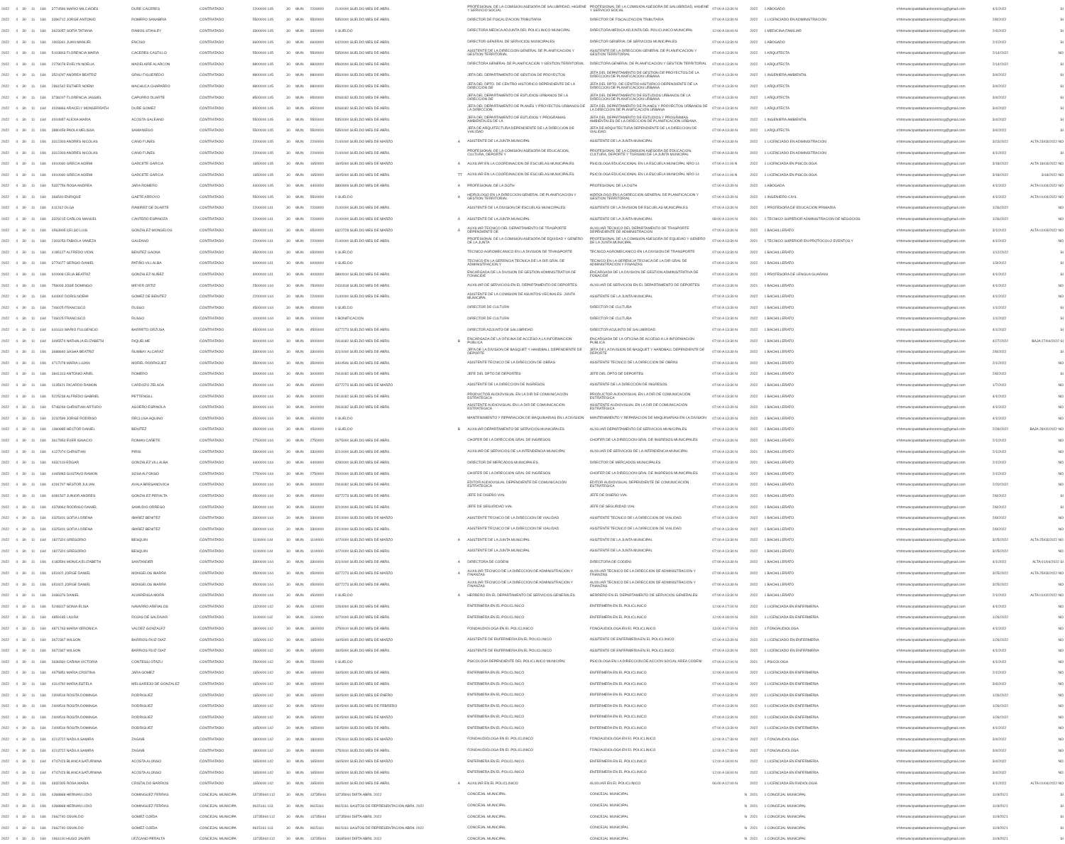| 2022 | 4 | 30 | 11 | 184 | 3774596 MARIO MILCIADES | DURE CACERES | CONTRATADO | 2200000 145 | 30 | MUN | 2200000 | 2140000 SUELDO MES DE ABRIL | | PROFESIONAL DE LA COMISION ASESORA DE SALUBRIDAD, HIGIENE Y SERVICIO SOCIAL | PROFESIONAL DE LA COMISION ASESORA DE SALUBRIDAD, HIGIENE Y SERVICIO SOCIAL | 07:00 A 13:30 N | 2022 | 1 ABOGADO | rrhhmunicipalidadsanlorenzocg@gmail.com | 4/1/2022 | SI |
| 2022 | 4 | 30 | 11 | 184 | 3396712 JORGE ANTONIO | ROMERO SANABRIA | CONTRATADO | 5500000 145 | 30 | MUN | 5500000 | 5350000 SUELDO MES DE ABRIL | | DIRECTOR DE FISCALIZACION TRIBUTARIA | DIRECTOR DE FISCALIZACION TRIBUTARIA | 07:00 A 13:30 N | 2022 | 1 LICENCIADO EN ADMINISTRACION | rrhhmunicipalidadsanlorenzocg@gmail.com | 2/8/2022 | SI |
| 2022 | 4 | 30 | 11 | 184 | 3623057 SOFIA TATIANA | RAMOS STANLEY | CONTRATADO | 3300000 145 | 30 | MUN | 3300000 | 0 SUELDO | | DIRECTORA MEDICA ADJUNTA DEL POLICLINICO MUNICIPAL | DIRECTORA MEDICA ADJUNTA DEL POLICLINICO MUNICIPAL | 12:00 A 18:00 N | 2022 | 1 MEDICINA FAMILIAR | rrhhmunicipalidadsanlorenzocg@gmail.com | 2/4/2022 | SI |
| 2022 | 4 | 30 | 11 | 184 | 1903341 JUAN MANUEL | ENCISO | CONTRATADO | 6600000 145 | 30 | MUN | 6600000 | 6420000 SUELDO MES DE ABRIL | | DIRECTOR GENERAL DE SERVICIOS MUNICIPALES | DIRECTOR GENERAL DE SERVICIOS MUNICIPALES | 07:00 A 13:30 N | 2022 | 1 ABOGADO | rrhhmunicipalidadsanlorenzocg@gmail.com | 2/1/2022 | SI |
| 2022 | 4 | 30 | 11 | 184 | 5103803 FLORENCIA MARIA | CACERES CASTILLO | CONTRATADO | 5500000 145 | 30 | MUN | 5500000 | 5350000 SUELDO MES DE ABRIL | | ASISTENTE DE LA DIRECCION GENERAL DE PLANIFICACION Y GESTION TERRITORIAL | ASISTENTE DE LA DIRECCION GENERAL DE PLANIFICACION Y GESTION TERRITORIAL | 07:00 A 13:30 N | 2022 | 1 ARQUITECTA | rrhhmunicipalidadsanlorenzocg@gmail.com | 2/14/2022 | NO |
| 2022 | 4 | 30 | 11 | 184 | 2278078 EVELYN NOELIA | MADELAIRE ALARCON | CONTRATADO | 8800000 145 | 30 | MUN | 8800000 | 8560000 SUELDO MES DE ABRIL | | DIRECTORA GENERAL DE PLANIFICACION Y GESTION TERRITORIAL | DIRECTORA GENERAL DE PLANIFICACION Y GESTION TERRITORIAL | 07:00 A 13:30 N | 2022 | 1 ARQUITECTA | rrhhmunicipalidadsanlorenzocg@gmail.com | 2/14/2022 | SI |
| 2022 | 4 | 30 | 11 | 184 | 3524297 ANDREA BEATRIZ | GRAU FIGUEREDO | CONTRATADO | 8800000 145 | 30 | MUN | 8800000 | 8560000 SUELDO MES DE ABRIL | | JEFA DEL DEPARTAMENTO DE GESTION DE PROYECTOS | JEFA DEL DEPARTAMENTO DE GESTION DE PROYECTOS DE LA DIRECCION DE PLANIFICACION URBANA | 07:00 A 13:30 N | 2022 | 1 INGENIERA AMBIENTAL | rrhhmunicipalidadsanlorenzocg@gmail.com | 3/4/2022 | SI |
| 2022 | 4 | 30 | 11 | 184 | 2861542 ESTHER NOEMI | MACHUCA CHAPARRO | CONTRATADO | 8800000 145 | 30 | MUN | 8800000 | 8560000 SUELDO MES DE ABRIL | | JEFA DEL DPTO. DE CENTRO HISTORICO DEPENDIENTE DE LA DIRECCION DE | JEFA DEL DPTO. DE CENTRO HISTORICO DEPENDIENTE DE LA DIRECCION DE PLANIFICACION URBANA | 07:00 A 13:30 N | 2022 | 1 ARQUITECTA | rrhhmunicipalidadsanlorenzocg@gmail.com | 3/4/2022 | SI |
| 2022 | 4 | 30 | 11 | 184 | 3738207 FLORENCIA JASSIEL | CAPURRO DUARTE | CONTRATADO | 8500000 145 | 30 | MUN | 8500000 | 8268182 SUELDO MES DE ABRIL | | JEFA DEL DEPARTAMENTO DE ESTUDIOS URBANOS DE LA DIRECCION DE | JEFA DEL DEPARTAMENTO DE ESTUDIOS URBANOS DE LA DIRECCION DE PLANIFICACION URBANA | 07:00 A 13:30 N | 2022 | 1 ARQUITECTA | rrhhmunicipalidadsanlorenzocg@gmail.com | 3/4/2022 | SI |
| 2022 | 4 | 30 | 11 | 184 | 4028866 ARACELY MONSERRATH | DURE GOMEZ | CONTRATADO | 8500000 145 | 30 | MUN | 8500000 | 8268182 SUELDO MES DE ABRIL | | JEFA DEL DEPARTAMENTO DE PLANES Y PROYECTOS URBANOS DE LA DIRECCION | JEFA DEL DEPARTAMENTO DE PLANES Y PROYECTOS URBANOS DE LA DIRECCION DE PLANIFICACION URBANA | 07:00 A 13:30 N | 2022 | 1 ARQUITECTA | rrhhmunicipalidadsanlorenzocg@gmail.com | 3/4/2022 | SI |
| 2022 | 4 | 30 | 11 | 184 | 4004957 ALEXIA MARIA | ACOSTA GALEANO | CONTRATADO | 5500000 145 | 30 | MUN | 5500000 | 5350000 SUELDO MES DE ABRIL | | JEFA DEL DEPARTAMENTO DE ESTUDIOS Y PROGRAMAS AMBIENTALES DE LA | JEFA DEL DEPARTAMENTO DE ESTUDIOS Y PROGRAMAS AMBIENTALES DE LA DIRECCION DE PLANIFICACION URBANA | 07:00 A 13:30 N | 2022 | 1 INGENIERA AMBIENTAL | rrhhmunicipalidadsanlorenzocg@gmail.com | 3/4/2022 | SI |
| 2022 | 4 | 30 | 11 | 184 | 3880459 PAOLA MELISSA | SAMANIEGO | CONTRATADO | 5500000 145 | 30 | MUN | 5500000 | 5350000 SUELDO MES DE ABRIL | | JEFA DE ARQUITECTURA DEPENDIENTE DE LA DIRECCION DE VIALIDAD | JEFA DE ARQUITECTURA DEPENDIENTE DE LA DIRECCION DE VIALIDAD | 07:00 A 13:30 N | 2022 | 1 ARQUITECTA | rrhhmunicipalidadsanlorenzocg@gmail.com | 3/4/2022 | SI |
| 2022 | 4 | 30 | 11 | 184 | 3312303 ANDRES NICOLAS | CANO FUNES | CONTRATADO | 2200000 145 | 30 | MUN | 2200000 | 2140000 SUELDO MES DE MARZO | A | ASISTENTE DE LA JUNTA MUNICIPAL | ASISTENTE DE LA JUNTA MUNICIPAL | 07:00 A 13:30 N | 2022 | 1 LICENCIADO EN ADMINISTRACION | rrhhmunicipalidadsanlorenzocg@gmail.com | 3/23/2022 | ALTA 23/03/2022 NO |
| 2022 | 4 | 30 | 11 | 184 | 3312303 ANDRES NICOLAS | CANO FUNES | CONTRATADO | 2200000 145 | 30 | MUN | 2200000 | 2140000 SUELDO MES DE ABRIL | | PROFESIONAL DE LA COMISION ASESORA DE EDUCACION, CULTURA, DEPORTE Y | PROFESIONAL DE LA COMISION ASESORA DE EDUCACION, CULTURA, DEPORTE Y TURISMO DE LA JUNTA MUNICIPAL | 07:00 A 13:30 N | 2022 | 1 LICENCIADO EN ADMINISTRACION | rrhhmunicipalidadsanlorenzocg@gmail.com | 4/1/2022 | SI |
| 2022 | 4 | 30 | 11 | 184 | 4910930 GRECIA NOEMI | GARCETE GARCIA | CONTRATADO | 1650000 145 | 30 | MUN | 1650000 | 1605000 SUELDO MES DE MARZO | A | AUXILIAR EN LA COORDINACION DE ESCUELAS MUNICIPALES | PSICOLOGA EDUCACIONAL EN LA ESCUELA MUNICIPAL NRO 14 | 07:00 A 11:00 N | 2022 | 1 LICENCIADA EN PSICOLOGIA | rrhhmunicipalidadsanlorenzocg@gmail.com | 3/18/2022 | ALTA 18/03/2022 NO |
| 2022 | 4 | 30 | 11 | 184 | 4910930 GRECIA NOEMI | GARCETE GARCIA | CONTRATADO | 1650000 145 | 30 | MUN | 1650000 | 1605000 SUELDO MES DE ABRIL | TT | AUXILIAR EN LA COORDINACION DE ESCUELAS MUNICIPALES | PSICOLOGA EDUCACIONAL EN LA ESCUELA MUNICIPAL NRO 14 | 07:00 A 11:00 N | 2022 | 1 LICENCIADA EN PSICOLOGIA | rrhhmunicipalidadsanlorenzocg@gmail.com | 3/18/2022 | 3/18/2022 NO |
| 2022 | 4 | 30 | 11 | 184 | 5337756 ROSA ANDREA | JARA ROMERO | CONTRATADO | 4400000 145 | 30 | MUN | 4400000 | 3890909 SUELDO MES DE ABRIL | A | PROFESIONAL DE LA DGTH | PROFESIONAL DE LA DGTH | 07:00 A 13:30 N | 2022 | 1 ABOGADA | rrhhmunicipalidadsanlorenzocg@gmail.com | 4/1/2022 | ALTA 01/04/2022 NO |
| 2022 | 4 | 30 | 11 | 184 | 366540 ENRIQUE | GAETE ARROYO | CONTRATADO | 5500000 145 | 30 | MUN | 5500000 | 0 SUELDO | A | HIDROLOGO EN LA DIRECCION GENERAL DE PLANIFICACION Y GESTION TERRITORIAL | HIDROLOGO EN LA DIRECCION GENERAL DE PLANIFICACION Y GESTION TERRITORIAL | 07:00 A 13:30 N | 2022 | 1 INGENIERO CIVIL | rrhhmunicipalidadsanlorenzocg@gmail.com | 4/1/2022 | ALTA 01/04/2022 NO |
| 2022 | 4 | 30 | 11 | 184 | 611262 OLGA | RAMIREZ DE DUARTE | CONTRATADO | 2200000 141 | 30 | MUN | 2200000 | 2140000 SUELDO MES DE ABRIL | | ASISTENTE DE LA DIVISION DE ESCUELAS MUNICIPALES | ASISTENTE DE LA DIVISION DE ESCUELAS MUNICIPALES | 07:00 A 13:30 N | 2022 | 1 PROFESORA DE EDUCACION PRIMARIA | rrhhmunicipalidadsanlorenzocg@gmail.com | 1/26/2022 | NO |
| 2022 | 4 | 30 | 11 | 184 | 3329215 CARLOS MANUEL | CANTERO ESPINOZA | CONTRATADO | 2200000 141 | 30 | MUN | 2200000 | 2140000 SUELDO MES DE MARZO | A | ASISTENTE DE LA JUNTA MUNICIPAL | ASISTENTE DE LA JUNTA MUNICIPAL | 08:00 A 13:00 N | 2021 | 1 TECNICO SUPERIOR ADMINISTRACION DE NEGOCIOS | rrhhmunicipalidadsanlorenzocg@gmail.com | 1/26/2022 | NO |
| 2022 | 4 | 30 | 11 | 184 | 4563905 CELSO LUIS | GONZALEZ MONGELOS | CONTRATADO | 6500000 141 | 30 | MUN | 6500000 | 6322728 SUELDO MES DE MARZO | A | AUXILIAR TECNICO DEL DEPARTAMENTO DE TRASPORTE DEPENDIENTE DE | AUXILIAR TECNICO DEL DEPARTAMENTO DE TRASPORTE DEPENDIENTE DE ADMINISTRACION | 07:00 A 13:30 N | 2022 | 1 BACHILLERATO | rrhhmunicipalidadsanlorenzocg@gmail.com | 3/1/2022 | ALTA 01/03/2022 NO |
| 2022 | 4 | 30 | 11 | 184 | 2303253 FABIOLA VANEZA | GALEANO | CONTRATADO | 2200000 141 | 30 | MUN | 2200000 | 2140000 SUELDO MES DE ABRIL | | PROFESIONAL DE LA COMISION ASESORA DE EQUIDAD Y GENERO DE LA JUNTA | PROFESIONAL DE LA COMISION ASESORA DE EQUIDAD Y GENERO DE LA JUNTA MUNICIPAL | 07:00 A 13:30 N | 2021 | 1 TECNICO SUPERIOR EN PROTOCOLO EVENTOS Y | rrhhmunicipalidadsanlorenzocg@gmail.com | 4/1/2022 | NO |
| 2022 | 4 | 30 | 11 | 184 | 4185127 ALFREDO VIDAL | BENITEZ GAONA | CONTRATADO | 6500000 141 | 30 | MUN | 6500000 | 0 SUELDO | | TECNICO AGROMECANICO EN LA DIVISION DE TRANSPORTE | TECNICO AGROMECANICO EN LA DIVISION DE TRANSPORTE | 07:00 A 13:30 N | 2022 | 1 BACHILLERATO | rrhhmunicipalidadsanlorenzocg@gmail.com | 1/12/2022 | SI |
| 2022 | 4 | 30 | 11 | 184 | 3776077 SERGIO DANIEL | PATIÑO VILLALBA | CONTRATADO | 6000000 141 | 30 | MUN | 6000000 | 0 SUELDO | | TECNICO EN LA GERENCIA TECNICA DE LA DIR GRAL DE ADMINISTRACION Y | TECNICO EN LA GERENCIA TECNICA DE LA DIR GRAL DE ADMINISTRACION Y FINANZAS | 07:00 A 13:30 N | 2022 | 1 BACHILLERATO | rrhhmunicipalidadsanlorenzocg@gmail.com | 1/3/2022 | SI |
| 2022 | 4 | 30 | 11 | 184 | 920908 CELIA BEATRIZ | GONZALEZ NUÑEZ | CONTRATADO | 4000000 141 | 30 | MUN | 4000000 | 3890910 SUELDO MES DE ABRIL | | ENCARGADA DE LA DIVISION DE GESTION ADMINISTRATIVA DE FONACIDE | ENCARGADA DE LA DIVISION DE GESTION ADMINISTRATIVA DE FONACIDE | 07:00 A 13:30 N | 2022 | 1 PROFESORA DE LENGUA GUARANI | rrhhmunicipalidadsanlorenzocg@gmail.com | 4/1/2022 | SI |
| 2022 | 4 | 30 | 11 | 184 | 756093 JOSE DOMINGO | MEYER ORTIZ | CONTRATADO | 2500000 144 | 30 | MUN | 2500000 | 2431818 SUELDO MES DE ABRIL | | AUXILIAR DE SERVICIOS EN EL DEPARTAMENTO DE DEPORTES | AUXILIAR DE SERVICIOS EN EL DEPARTAMENTO DE DEPORTES | 07:00 A 13:30 N | 2021 | 1 BACHILLERATO | rrhhmunicipalidadsanlorenzocg@gmail.com | 4/1/2022 | NO |
| 2022 | 4 | 30 | 11 | 184 | 644902 DORIS NOEMI | GOMEZ DE BENITEZ | CONTRATADO | 2200000 144 | 30 | MUN | 2200000 | 2140000 SUELDO MES DE ABRIL | | ASISTENTE DE LA COMISION DE ASUNTOS VECINALES- JUNTA MUNICIPAL | ASISTENTE DE LA JUNTA MUNICIPAL | 07:00 A 13:30 N | 2022 | 1 BACHILLERATO | rrhhmunicipalidadsanlorenzocg@gmail.com | 4/1/2022 | NO |
| 2022 | 4 | 30 | 11 | 184 | 746025 FRANCISCO | RUSSO | CONTRATADO | 4500000 144 | 30 | MUN | 4500000 | 0 SUELDO | | DIRECTOR DE CULTURA | DIRECTOR DE CULTURA | 07:00 A 13:30 N | 2022 | 1 BACHILLERATO | rrhhmunicipalidadsanlorenzocg@gmail.com | 1/1/2022 | SI |
| 2022 | 4 | 30 | 11 | 184 | 746025 FRANCISCO | RUSSO | CONTRATADO | 1000000 144 | 30 | MUN | 1000000 | 0 BONIFICACION | | DIRECTOR DE CULTURA | DIRECTOR DE CULTURA | 07:00 A 13:30 N | 2022 | 1 BACHILLERATO | rrhhmunicipalidadsanlorenzocg@gmail.com | 1/1/2022 | SI |
| 2022 | 4 | 30 | 11 | 184 | 631631 MARIO FULGENCIO | BARRETO ORZUSA | CONTRATADO | 4500000 144 | 30 | MUN | 4500000 | 4377273 SUELDO MES DE ABRIL | | DIRECTOR ADJUNTO DE SALUBRIDAD | DIRECTOR ADJUNTO DE SALUBRIDAD | 07:00 A 13:30 N | 2022 | 1 BACHILLERATO | rrhhmunicipalidadsanlorenzocg@gmail.com | 4/1/2022 | SI |
| 2022 | 4 | 30 | 11 | 184 | 3495574 NATHALIA ELIZABETH | RIQUELME | CONTRATADO | 3000000 144 | 30 | MUN | 3000000 | 2918182 SUELDO MES DE ABRIL | B | ENCARGADA DE LA OFICINA DE ACCESO A LA INFORMACION PUBLICA | ENCARGADA DE LA OFICINA DE ACCESO A LA INFORMACION PUBLICA | 07:00 A 13:30 N | 2022 | 1 BACHILLERATO | rrhhmunicipalidadsanlorenzocg@gmail.com | 4/27/2022 | BAJA 27/04/2022 SI |
| 2022 | 4 | 30 | 11 | 184 | 3688840 SASHA BEATRIZ | ÑUMBAY ALCARAZ | CONTRATADO | 3300000 144 | 30 | MUN | 3300000 | 3210000 SUELDO MES DE ABRIL | | JEFA DE LA DIVISION DE BASQUET Y HANDBALL DEPENDIENTE DE DEPORTE | JEFA DE LA DIVISION DE BASQUET Y HANDBALL DEPENDIENTE DE DEPORTE | 07:00 A 13:30 N | 2022 | 1 BACHILLERATO | rrhhmunicipalidadsanlorenzocg@gmail.com | 2/8/2022 | SI |
| 2022 | 4 | 30 | 11 | 184 | 4717078 MARIA LUJAN | MOREL RODRIGUEZ | CONTRATADO | 3500000 144 | 30 | MUN | 3500000 | 3404546 SUELDO MES DE ABRIL | | ASISTENTE TECNICO DE LA DIRECCION DE OBRAS | ASISTENTE TECNICO DE LA DIRECCION DE OBRAS | 07:00 A 13:30 N | 2022 | 1 BACHILLERATO | rrhhmunicipalidadsanlorenzocg@gmail.com | 2/1/2022 | NO |
| 2022 | 4 | 30 | 11 | 184 | 3841313 ANTONIO ARIEL | ROMERO | CONTRATADO | 3000000 144 | 30 | MUN | 3000000 | 2918182 SUELDO MES DE ABRIL | | JEFE DEL DPTO DE DEPORTES | JEFE DEL DPTO DE DEPORTES | 07:00 A 13:30 N | 2022 | 1 BACHILLERATO | rrhhmunicipalidadsanlorenzocg@gmail.com | 2/8/2022 | SI |
| 2022 | 4 | 30 | 11 | 184 | 1135921 RICARDO RAMON | CARDOZO ZELADA | CONTRATADO | 4500000 144 | 30 | MUN | 4500000 | 4377273 SUELDO MES DE MARZO | | ASISTENTE DE LA DIRECCION DE INGRESOS | ASISTENTE DE LA DIRECCION DE INGRESOS | 07:00 A 13:30 N | 2022 | 1 BACHILLERATO | rrhhmunicipalidadsanlorenzocg@gmail.com | 1/7/2022 | NO |
| 2022 | 4 | 30 | 11 | 184 | 5225238 ALFREDO GABRIEL | PETTENGILL | CONTRATADO | 3000000 144 | 30 | MUN | 3000000 | 2918182 SUELDO MES DE ABRIL | | PRODUCTOR AUDIOVISUAL EN LA DIR DE COMUNICACIÓN ESTRATEGICA | PRODUCTOR AUDIOVISUAL EN LA DIR DE COMUNICACIÓN ESTRATEGICA | 07:00 A 13:30 N | 2022 | 1 BACHILLERATO | rrhhmunicipalidadsanlorenzocg@gmail.com | 4/1/2022 | NO |
| 2022 | 4 | 30 | 11 | 184 | 5748269 CHRISTIAN ARTURO | AGÜERO ESPINOLA | CONTRATADO | 3000000 144 | 30 | MUN | 3000000 | 2918182 SUELDO MES DE ABRIL | | ASISTENTE AUDIOVISUAL EN LA DIR DE COMUNICACIÓN ESTRATEGICA | ASISTENTE AUDIOVISUAL EN LA DIR DE COMUNICACIÓN ESTRATEGICA | 07:00 A 13:30 N | 2022 | 1 BACHILLERATO | rrhhmunicipalidadsanlorenzocg@gmail.com | 4/1/2022 | NO |
| 2022 | 4 | 30 | 11 | 184 | 3232599 JORGE RODRIGO | RECLUSA AQUINO | CONTRATADO | 4500000 144 | 30 | MUN | 4500000 | 0 SUELDO | | MANTENIMIENTO Y REPARACION DE MAQUINARIAS EN LA DIVISION | MANTENIMIENTO Y REPARACION DE MAQUINARIAS EN LA DIVISION | 07:00 A 13:30 N | 2022 | 1 BACHILLERATO | rrhhmunicipalidadsanlorenzocg@gmail.com | 4/1/2022 | NO |
| 2022 | 4 | 30 | 11 | 184 | 1360885 HECTOR DANIEL | BENITEZ | CONTRATADO | 4500000 144 | 30 | MUN | 4500000 | 0 SUELDO | B | AUXILIAR DEPARTAMENTO DE SERVICIOS MUNICIPALES | AUXILIAR DEPARTAMENTO DE SERVICIOS MUNICIPALES | 07:00 A 13:30 N | 2022 | 1 BACHILLERATO | rrhhmunicipalidadsanlorenzocg@gmail.com | 2/28/2022 | BAJA 28/02/2022 NO |
| 2022 | 4 | 30 | 11 | 184 | 3617853 EVER IGNACIO | ROMAN CAÑETE | CONTRATADO | 2750000 144 | 30 | MUN | 2750000 | 2675000 SUELDO MES DE ABRIL | | CHOFER DE LA DIRECCION GRAL DE INGRESOS | CHOFER DE LA DIRECCION GRAL DE INGRESOS MUNICIPALES | 07:00 A 13:30 N | 2022 | 1 BACHILLERATO | rrhhmunicipalidadsanlorenzocg@gmail.com | 2/1/2022 | NO |
| 2022 | 4 | 30 | 11 | 184 | 4127074 CHRISTIAN | PIRIS | CONTRATADO | 3300000 144 | 30 | MUN | 3300000 | 3210000 SUELDO MES DE ABRIL | | AUXILIAR DE SERVICIOS DE LA INTENDENCIA MUNICIPAL | AUXILIAR DE SERVICIOS DE LA INTENDENCIA MUNICIPAL | 07:00 A 13:30 N | 2021 | 1 BACHILLERATO | rrhhmunicipalidadsanlorenzocg@gmail.com | 2/1/2022 | NO |
| 2022 | 4 | 30 | 11 | 184 | 4632119 EDGAR | GONZALEZ VILLALBA | CONTRATADO | 4400000 144 | 30 | MUN | 4400000 | 4280000 SUELDO MES DE ABRIL | | DIRECTOR DE MERCADOS MUNICIPALES | DIRECTOR DE MERCADOS MUNICIPALES | 07:00 A 13:30 N | 2021 | 1 BACHILLERATO | rrhhmunicipalidadsanlorenzocg@gmail.com | 2/1/2022 | NO |
| 2022 | 4 | 30 | 11 | 184 | 4465983 GUSTAVO RAMON | SOSA ALFONSO | CONTRATADO | 2750000 144 | 30 | MUN | 2750000 | 2500000 SUELDO MES DE ABRIL | | CHOFER DE LA DIRECCION GRAL DE INGRESOS | CHOFER DE LA DIRECCION GRAL DE INGRESOS MUNICIPALES | 07:00 A 13:30 N | 2022 | 1 BACHILLERATO | rrhhmunicipalidadsanlorenzocg@gmail.com | 2/1/2022 | NO |
| 2022 | 4 | 30 | 11 | 184 | 4291707 NESTOR JULIAN | AYALA BRESANOVICH | CONTRATADO | 3000000 144 | 30 | MUN | 3000000 | 2918182 SUELDO MES DE ABRIL | | EDITOR AUDIOVISUAL DEPENDIENTE DE COMUNICACIÓN ESTRATEGICA | EDITOR AUDIOVISUAL DEPENDIENTE DE COMUNICACIÓN ESTRATEGICA | 07:00 A 13:30 N | 2022 | 1 BACHILLERATO | rrhhmunicipalidadsanlorenzocg@gmail.com | 2/20/2022 | NO |
| 2022 | 4 | 30 | 11 | 184 | 6081507 JUNIOR ANDRES | GONZALEZ PERALTA | CONTRATADO | 4500000 144 | 30 | MUN | 4500000 | 4377273 SUELDO MES DE ABRIL | | JEFE DE DISEÑO VIAL | JEFE DE DISEÑO VIAL | 07:00 A 13:30 N | 2022 | 1 BACHILLERATO | rrhhmunicipalidadsanlorenzocg@gmail.com | 2/8/2022 | SI |
| 2022 | 4 | 30 | 11 | 184 | 4378964 RODRIGO DANIEL | SAMUDIO ORREGO | CONTRATADO | 3300000 144 | 30 | MUN | 3300000 | 3210000 SUELDO MES DE ABRIL | | JEFE DE SEGURIDAD VIAL | JEFE DE SEGURIDAD VIAL | 07:00 A 13:30 N | 2022 | 1 BACHILLERATO | rrhhmunicipalidadsanlorenzocg@gmail.com | 2/8/2022 | SI |
| 2022 | 4 | 30 | 11 | 184 | 4325401 SOFIA LORENA | IBAÑEZ BENITEZ | CONTRATADO | 3300000 144 | 30 | MUN | 3300000 | 3210000 SUELDO MES DE MARZO | | ASISTENTE TECNICO DE LA DIRECCION DE VIALIDAD | ASISTENTE TECNICO DE LA DIRECCION DE VIALIDAD | 07:00 A 13:30 N | 2022 | 1 BACHILLERATO | rrhhmunicipalidadsanlorenzocg@gmail.com | 2/8/2022 | NO |
| 2022 | 4 | 30 | 11 | 184 | 4325401 SOFIA LORENA | IBAÑEZ BENITEZ | CONTRATADO | 3300000 144 | 30 | MUN | 3300000 | 3210000 SUELDO MES DE ABRIL | | ASISTENTE TECNICO DE LA DIRECCION DE VIALIDAD | ASISTENTE TECNICO DE LA DIRECCION DE VIALIDAD | 07:00 A 13:30 N | 2022 | 1 BACHILLERATO | rrhhmunicipalidadsanlorenzocg@gmail.com | 2/8/2022 | NO |
| 2022 | 4 | 30 | 11 | 184 | 1827324 GREGORIO | BESQUIN | CONTRATADO | 1100000 144 | 30 | MUN | 1100000 | 1070000 SUELDO MES DE MARZO | A | ASISTENTE DE LA JUNTA MUNICIPAL | ASISTENTE DE LA JUNTA MUNICIPAL | 07:00 A 13:30 N | 2022 | 1 BACHILLERATO | rrhhmunicipalidadsanlorenzocg@gmail.com | 3/25/2022 | ALTA 25/03/2022 NO |
| 2022 | 4 | 30 | 11 | 184 | 1827324 GREGORIO | BESQUIN | CONTRATADO | 1100000 144 | 30 | MUN | 1100000 | 1070000 SUELDO MES DE ABRIL | | ASISTENTE DE LA JUNTA MUNICIPAL | ASISTENTE DE LA JUNTA MUNICIPAL | 07:00 A 13:30 N | 2022 | 1 BACHILLERATO | rrhhmunicipalidadsanlorenzocg@gmail.com | 3/25/2022 | NO |
| 2022 | 4 | 30 | 11 | 184 | 4183594 MONICA ELIZABETH | SANTANDER | CONTRATADO | 3300000 144 | 30 | MUN | 3300000 | 3210000 SUELDO MES DE ABRIL | A | DIRECTORA DE CODENI | DIRECTORA DE CODENI | 07:00 A 13:30 N | 2022 | 1 BACHILLERATO | rrhhmunicipalidadsanlorenzocg@gmail.com | 4/1/2022 | ALTA 01/04/2022 SI |
| 2022 | 4 | 30 | 11 | 184 | 651922 JORGE DANIEL | MONGELOS IBARRA | CONTRATADO | 4500000 144 | 30 | MUN | 4500000 | 4377273 SUELDO MES DE MARZO | A | AUXILIAR TECNICO DE LA DIRECCION DE ADMINISTRACION Y FINANZAS | AUXILIAR TECNICO DE LA DIRECCION DE ADMINISTRACION Y FINANZAS | 07:00 A 13:30 N | 2022 | 1 BACHILLERATO | rrhhmunicipalidadsanlorenzocg@gmail.com | 3/25/2022 | ALTA 25/03/2022 NO |
| 2022 | 4 | 30 | 11 | 184 | 651922 JORGE DANIEL | MONGELOS IBARRA | CONTRATADO | 4500000 144 | 30 | MUN | 4500000 | 4377273 SUELDO MES DE ABRIL | | AUXILIAR TECNICO DE LA DIRECCION DE ADMINISTRACION Y FINANZAS | AUXILIAR TECNICO DE LA DIRECCION DE ADMINISTRACION Y FINANZAS | 07:00 A 13:30 N | 2022 | 1 BACHILLERATO | rrhhmunicipalidadsanlorenzocg@gmail.com | 3/25/2022 | NO |
| 2022 | 4 | 30 | 11 | 184 | 3486376 DANIEL | ALVARENGA MORA | CONTRATADO | 4500000 144 | 30 | MUN | 4500000 | 0 SUELDO | A | HERRERO EN EL DEPARTAMENTO DE SERVICIOS GENERALES | HERRERO EN EL DEPARTAMENTO DE SERVICIOS GENERALES | 07:00 A 13:30 N | 2022 | 1 BACHILLERATO | rrhhmunicipalidadsanlorenzocg@gmail.com | 2/1/2022 | ALTA 01/02/2022 NO |
| 2022 | 4 | 30 | 11 | 184 | 5248317 SONIA ELISA | NAVARRO AREVALOS | CONTRATADO | 1320000 142 | 30 | MUN | 1320000 | 1284000 SUELDO MES DE ABRIL | | ENFERMERA EN EL POLICLINICO | ENFERMERA EN EL POLICLINICO | 12:00 A 17:00 N | 2022 | 1 LICENCIADA EN ENFERMERIA | rrhhmunicipalidadsanlorenzocg@gmail.com | 4/1/2022 | NO |
| 2022 | 4 | 30 | 11 | 184 | 4859185 LAURA | ROJAS DE SALDIVAR | CONTRATADO | 1100000 142 | 30 | MUN | 1100000 | 1070000 SUELDO MES DE ABRIL | | ENFERMERA EN EL POLICLINICO | ENFERMERA EN EL POLICLINICO | 12:00 A 18:00 N | 2022 | 1 LICENCIADA EN ENFERMERIA | rrhhmunicipalidadsanlorenzocg@gmail.com | 1/26/2022 | NO |
| 2022 | 4 | 30 | 11 | 184 | 4871763 MARIA VERONICA | VALDEZ GONZALEZ | CONTRATADO | 1800000 142 | 30 | MUN | 1800000 | 1750910 SUELDO MES DE ABRIL | | FONOAUDIOLOGA EN EL POLICLINICO | FONOAUDIOLOGA EN EL POLICLINICO | 13:00 A 17:00 N | 2022 | 1 FONOAUDIOLOGA | rrhhmunicipalidadsanlorenzocg@gmail.com | 4/1/2022 | NO |
| 2022 | 4 | 30 | 11 | 184 | 3672367 WILSON | BARRIOS RUIZ DIAZ | CONTRATADO | 1650000 142 | 30 | MUN | 1650000 | 1605000 SUELDO MES DE MARZO | | ASISTENTE DE ENFERMERIA EN EL POLICLINICO | ASISTENTE DE ENFERMERIA EN EL POLICLINICO | 07:00 A 13:30 N | 2022 | 1 LICENCIADO EN ENFERMERIA | rrhhmunicipalidadsanlorenzocg@gmail.com | 1/26/2022 | NO |
| 2022 | 4 | 30 | 11 | 184 | 3672367 WILSON | BARRIOS RUIZ DIAZ | CONTRATADO | 1650000 142 | 30 | MUN | 1650000 | 1605000 SUELDO MES DE ABRIL | | ASISTENTE DE ENFERMERIA EN EL POLICLINICO | ASISTENTE DE ENFERMERIA EN EL POLICLINICO | 07:00 A 13:30 N | 2022 | 1 LICENCIADO EN ENFERMERIA | rrhhmunicipalidadsanlorenzocg@gmail.com | 4/1/2022 | NO |
| 2022 | 4 | 30 | 11 | 184 | 3636560 CARINA VICTORIA | CONTESSI OTAZU | CONTRATADO | 2500000 142 | 30 | MUN | 2500000 | 0 SUELDO | | PSICOLOGA DEPENDIENTE DEL POLICLINICO MUNICIPAL | PSICOLOGA EN LA DIRECCION DE ACCION SOCIAL AREA CODENI | 07:00 A 12:00 N | 2021 | 1 PSICOLOGA | rrhhmunicipalidadsanlorenzocg@gmail.com | 4/1/2022 | NO |
| 2022 | 4 | 30 | 11 | 184 | 4675851 MARIA CRISTINA | JARA GOMEZ | CONTRATADO | 1650000 142 | 30 | MUN | 1650000 | 1605000 SUELDO MES DE ABRIL | | ENFERMERA EN EL POLICLINICO | ENFERMERA EN EL POLICLINICO | 12:00 A 18:00 N | 2022 | 1 LICENCIADA EN ENFERMERIA | rrhhmunicipalidadsanlorenzocg@gmail.com | 2/1/2022 | NO |
| 2022 | 4 | 30 | 11 | 184 | 4314792 MARIA ESTELA | MELGAREJO DE GONZALEZ | CONTRATADO | 1650000 142 | 30 | MUN | 1650000 | 1605000 SUELDO MES DE ABRIL | | ENFERMERA EN EL POLICLINICO | ENFERMERA EN EL POLICLINICO | 07:00 A 13:30 N | 2022 | 1 LICENCIADA EN ENFERMERIA | rrhhmunicipalidadsanlorenzocg@gmail.com | 3/4/2022 | NO |
| 2022 | 4 | 30 | 11 | 184 | 2409516 ROSITA DOMINGA | RODRIGUEZ | CONTRATADO | 1650000 142 | 30 | MUN | 1650000 | 1605000 SUELDO MES DE ENERO | | ENFERMERA EN EL POLICLINICO | ENFERMERA EN EL POLICLINICO | 07:00 A 13:30 N | 2022 | 1 LICENCIADA EN ENFERMERIA | rrhhmunicipalidadsanlorenzocg@gmail.com | 1/26/2022 | NO |
| 2022 | 4 | 30 | 11 | 184 | 2409516 ROSITA DOMINGA | RODRIGUEZ | CONTRATADO | 1650000 142 | 30 | MUN | 1650000 | 1605000 SUELDO MES DE FEBRERO | | ENFERMERA EN EL POLICLINICO | ENFERMERA EN EL POLICLINICO | 07:00 A 13:30 N | 2022 | 1 LICENCIADA EN ENFERMERIA | rrhhmunicipalidadsanlorenzocg@gmail.com | 1/26/2022 | NO |
| 2022 | 4 | 30 | 11 | 184 | 2409516 ROSITA DOMINGA | RODRIGUEZ | CONTRATADO | 1650000 142 | 30 | MUN | 1650000 | 1605000 SUELDO MES DE MARZO | | ENFERMERA EN EL POLICLINICO | ENFERMERA EN EL POLICLINICO | 07:00 A 13:30 N | 2022 | 1 LICENCIADA EN ENFERMERIA | rrhhmunicipalidadsanlorenzocg@gmail.com | 1/26/2022 | NO |
| 2022 | 4 | 30 | 11 | 184 | 2409516 ROSITA DOMINGA | RODRIGUEZ | CONTRATADO | 1650000 142 | 30 | MUN | 1650000 | 1605000 SUELDO MES DE ABRIL | | ENFERMERA EN EL POLICLINICO | ENFERMERA EN EL POLICLINICO | 07:00 A 13:30 N | 2022 | 1 LICENCIADA EN ENFERMERIA | rrhhmunicipalidadsanlorenzocg@gmail.com | 4/1/2022 | NO |
| 2022 | 4 | 30 | 11 | 184 | 4213722 NADILA SAMIRA | ZAGAIB | CONTRATADO | 1800000 142 | 30 | MUN | 1800000 | 1750910 SUELDO MES DE MARZO | | FONOAUDIOLOGA EN EL POLICLINICO | FONOAUDIOLOGA EN EL POLICLINICO | 12:00 A 17:30 N | 2022 | 1 FONOAUDIOLOGA | rrhhmunicipalidadsanlorenzocg@gmail.com | 3/4/2022 | NO |
| 2022 | 4 | 30 | 11 | 184 | 4213722 NADILA SAMIRA | ZAGAIB | CONTRATADO | 1800000 142 | 30 | MUN | 1800000 | 1750910 SUELDO MES DE ABRIL | | FONOAUDIOLOGA EN EL POLICLINICO | FONOAUDIOLOGA EN EL POLICLINICO | 12:00 A 17:30 N | 2022 | 1 FONOAUDIOLOGA | rrhhmunicipalidadsanlorenzocg@gmail.com | 3/4/2022 | NO |
| 2022 | 4 | 30 | 11 | 184 | 4747023 BLANCA SATURNINA | ACOSTA ALONSO | CONTRATADO | 1650000 142 | 30 | MUN | 1650000 | 1605000 SUELDO MES DE MARZO | | ENFERMERA EN EL POLICLINICO | ENFERMERA EN EL POLICLINICO | 12:00 A 18:00 N | 2022 | 1 LICENCIADA EN ENFERMERIA | rrhhmunicipalidadsanlorenzocg@gmail.com | 3/4/2022 | NO |
| 2022 | 4 | 30 | 11 | 184 | 4747023 BLANCA SATURNINA | ACOSTA ALONSO | CONTRATADO | 1650000 142 | 30 | MUN | 1650000 | 1605000 SUELDO MES DE ABRIL | | ENFERMERA EN EL POLICLINICO | ENFERMERA EN EL POLICLINICO | 12:00 A 18:00 N | 2022 | 1 LICENCIADA EN ENFERMERIA | rrhhmunicipalidadsanlorenzocg@gmail.com | 3/4/2022 | NO |
| 2022 | 4 | 30 | 11 | 184 | 4832305 ROSA MARIA | CRISTALDO BARRIOS | CONTRATADO | 1650000 142 | 30 | MUN | 1650000 | 1605000 SUELDO MES DE ABRIL | A | AUXILIAR EN EL POLICLINICO | AUXILIAR EN EL POLICLINICO | 06:00 A 12:00 N | 2022 | 1 LICENCIADA EN RADIOLOGIA | rrhhmunicipalidadsanlorenzocg@gmail.com | 4/1/2022 | ALTA 01/04/2022 NO |
| 2022 | 4 | 30 | 11 | 184 | 4368868 HERNAN LIDIO | DOMINGUEZ FERRAS | CONCEJAL MUNICIPA | 13735944 112 | 30 | MUN | 13735944 | 13735944 DIETA ABRIL 2022 | | CONCEJAL MUNICIPAL | CONCEJAL MUNICIPAL | N | 2021 | 1 CONCEJAL MUNICIPAL | rrhhmunicipalidadsanlorenzocg@gmail.com | 11/9/2021 | SI |
| 2022 | 4 | 30 | 11 | 184 | 4368868 HERNAN LIDIO | DOMINGUEZ FERRAS | CONCEJAL MUNICIPA | 9615161 113 | 30 | MUN | 9615161 | 9615161 GASTOS DE REPRESENTACION ABRIL 2022 | | CONCEJAL MUNICIPAL | CONCEJAL MUNICIPAL | N | 2021 | 1 CONCEJAL MUNICIPAL | rrhhmunicipalidadsanlorenzocg@gmail.com | 11/9/2021 | SI |
| 2022 | 4 | 30 | 11 | 184 | 2662740 OSVALDO | GOMEZ OJEDA | CONCEJAL MUNICIPA | 13735944 112 | 30 | MUN | 13735944 | 13735944 DIETA ABRIL 2022 | | CONCEJAL MUNICIPAL | CONCEJAL MUNICIPAL | N | 2021 | 1 CONCEJAL MUNICIPAL | rrhhmunicipalidadsanlorenzocg@gmail.com | 11/9/2021 | SI |
| 2022 | 4 | 30 | 11 | 184 | 2662740 OSVALDO | GOMEZ OJEDA | CONCEJAL MUNICIPA | 9615161 113 | 30 | MUN | 9615161 | 9615161 GASTOS DE REPRESENTACION ABRIL 2022 | | CONCEJAL MUNICIPAL | CONCEJAL MUNICIPAL | N | 2021 | 1 CONCEJAL MUNICIPAL | rrhhmunicipalidadsanlorenzocg@gmail.com | 11/9/2021 | SI |
| 2022 | 4 | 30 | 11 | 184 | 1961100 HUGO JAVIER | LEZCANO PERALTA | CONCEJAL MUNICIPA | 13735944 112 | 30 | MUN | 13735944 | 13685944 DIETA ABRIL 2022 | | CONCEJAL MUNICIPAL | CONCEJAL MUNICIPAL | N | 2021 | 1 CONCEJAL MUNICIPAL | rrhhmunicipalidadsanlorenzocg@gmail.com | 11/9/2021 | SI |